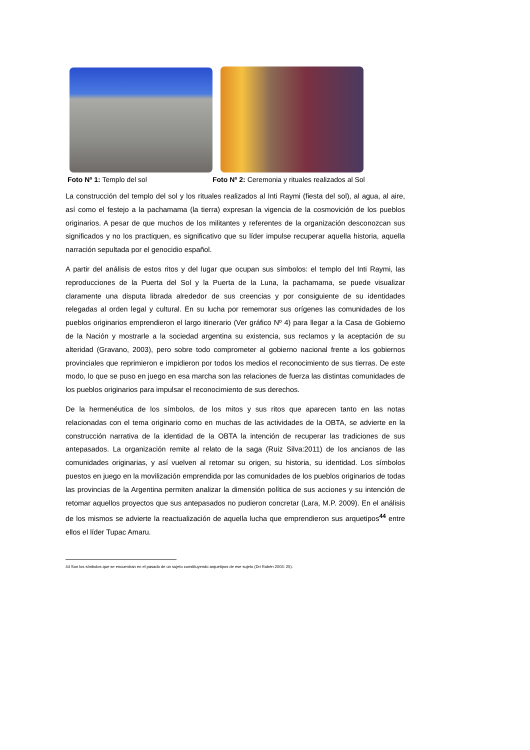Foto Nº 1: Templo del sol Foto Nº 2: Ceremonia y rituales realizados al Sol
La construcción del templo del sol y los rituales realizados al Inti Raymi (fiesta del sol), al agua, al aire, así como el festejo a la pachamama (la tierra) expresan la vigencia de la cosmovición de los pueblos originarios. A pesar de que muchos de los militantes y referentes de la organización desconozcan sus significados y no los practiquen, es significativo que su líder impulse recuperar aquella historia, aquella narración sepultada por el genocidio español.
A partir del análisis de estos ritos y del lugar que ocupan sus símbolos: el templo del Inti Raymi, las reproducciones de la Puerta del Sol y la Puerta de la Luna, la pachamama, se puede visualizar claramente una disputa librada alrededor de sus creencias y por consiguiente de su identidades relegadas al orden legal y cultural. En su lucha por rememorar sus orígenes las comunidades de los pueblos originarios emprendieron el largo itinerario (Ver gráfico Nº 4) para llegar a la Casa de Gobierno de la Nación y mostrarle a la sociedad argentina su existencia, sus reclamos y la aceptación de su alteridad (Gravano, 2003), pero sobre todo comprometer al gobierno nacional frente a los gobiernos provinciales que reprimieron e impidieron por todos los medios el reconocimiento de sus tierras. De este modo, lo que se puso en juego en esa marcha son las relaciones de fuerza las distintas comunidades de los pueblos originarios para impulsar el reconocimiento de sus derechos.
De la hermenéutica de los símbolos, de los mitos y sus ritos que aparecen tanto en las notas relacionadas con el tema originario como en muchas de las actividades de la OBTA, se advierte en la construcción narrativa de la identidad de la OBTA la intención de recuperar las tradiciones de sus antepasados. La organización remite al relato de la saga (Ruiz Silva:2011) de los ancianos de las comunidades originarias, y así vuelven al retomar su origen, su historia, su identidad. Los símbolos puestos en juego en la movilización emprendida por las comunidades de los pueblos originarios de todas las provincias de la Argentina permiten analizar la dimensión política de sus acciones y su intención de retomar aquellos proyectos que sus antepasados no pudieron concretar (Lara, M.P. 2009). En el análisis de los mismos se advierte la reactualización de aquella lucha que emprendieron sus arquetipos<sup>44</sup> entre ellos el líder Tupac Amaru.
44 Son los símbolos que se encuentran en el pasado de un sujeto constituyendo arquetipos de ese sujeto (Dri Rubén 2003: 25).